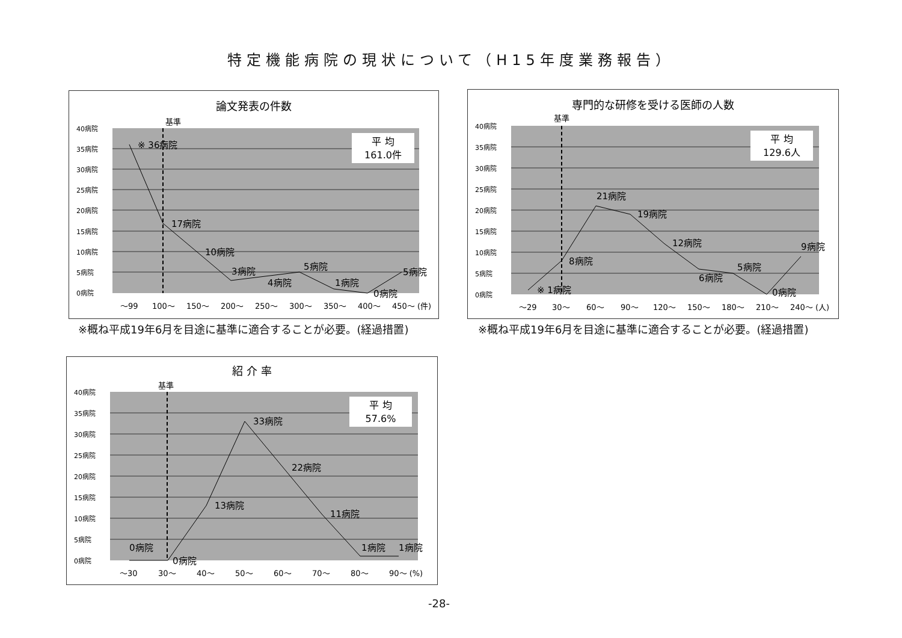特定機能病院の現状について（H15年度業務報告）
論文発表の件数
基準
平 均
161.0件
40病院
35病院
30病院
25病院
20病院
15病院
10病院
5病院
0病院
※ 36病院
17病院
10病院
3病院
4病院
5病院
1病院
0病院
5病院
～99
100～
150～
200～
250～
300～
350～
400～
450～ (件)
※概ね平成19年6月を目途に基準に適合することが必要。(経過措置)
専門的な研修を受ける医師の人数
基準
平 均
129.6人
40病院
35病院
30病院
25病院
20病院
15病院
10病院
5病院
0病院
※ 1病院
8病院
21病院
19病院
12病院
6病院
5病院
0病院
9病院
～29
30～
60～
90～
120～
150～
180～
210～
240～ (人)
※概ね平成19年6月を目途に基準に適合することが必要。(経過措置)
紹 介 率
基準
平 均
57.6%
40病院
35病院
30病院
25病院
20病院
15病院
10病院
5病院
0病院
0病院
0病院
13病院
33病院
22病院
11病院
1病院
1病院
～30
30～
40～
50～
60～
70～
80～
90～ (%)
-28-